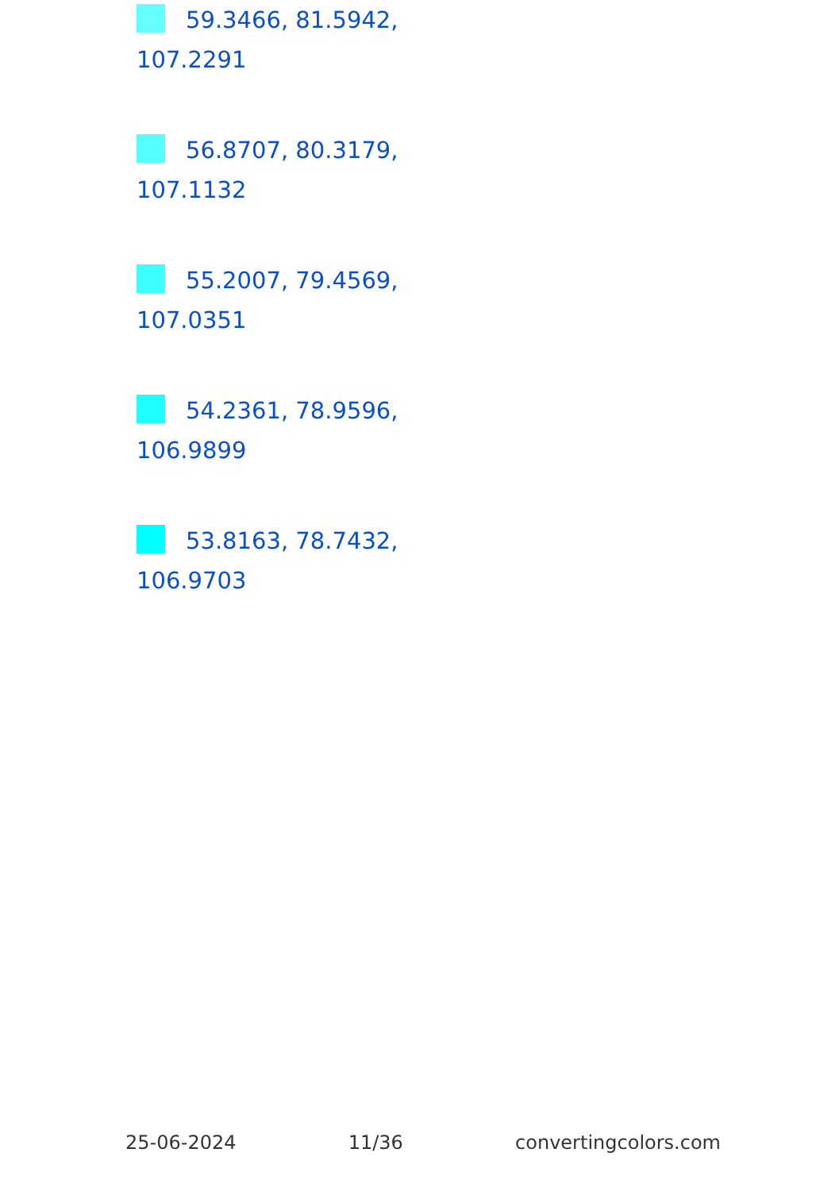59.3466, 81.5942, 107.2291
56.8707, 80.3179, 107.1132
55.2007, 79.4569, 107.0351
54.2361, 78.9596, 106.9899
53.8163, 78.7432, 106.9703
25-06-2024 11/36 convertingcolors.com